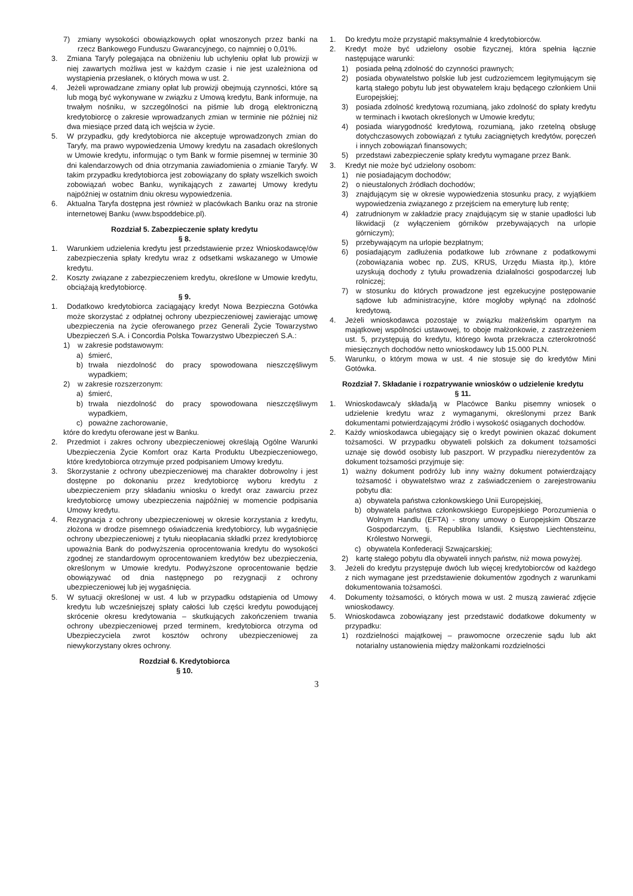7) zmiany wysokości obowiązkowych opłat wnoszonych przez banki na rzecz Bankowego Funduszu Gwarancyjnego, co najmniej o 0,01%.
3. Zmiana Taryfy polegająca na obniżeniu lub uchyleniu opłat lub prowizji w niej zawartych możliwa jest w każdym czasie i nie jest uzależniona od wystąpienia przesłanek, o których mowa w ust. 2.
4. Jeżeli wprowadzane zmiany opłat lub prowizji obejmują czynności, które są lub mogą być wykonywane w związku z Umową kredytu, Bank informuje, na trwałym nośniku, w szczególności na piśmie lub drogą elektroniczną kredytobiorcę o zakresie wprowadzanych zmian w terminie nie później niż dwa miesiące przed datą ich wejścia w życie.
5. W przypadku, gdy kredytobiorca nie akceptuje wprowadzonych zmian do Taryfy, ma prawo wypowiedzenia Umowy kredytu na zasadach określonych w Umowie kredytu, informując o tym Bank w formie pisemnej w terminie 30 dni kalendarzowych od dnia otrzymania zawiadomienia o zmianie Taryfy. W takim przypadku kredytobiorca jest zobowiązany do spłaty wszelkich swoich zobowiązań wobec Banku, wynikających z zawartej Umowy kredytu najpóźniej w ostatnim dniu okresu wypowiedzenia.
6. Aktualna Taryfa dostępna jest również w placówkach Banku oraz na stronie internetowej Banku (www.bspoddebice.pl).
Rozdział 5. Zabezpieczenie spłaty kredytu
§ 8.
1. Warunkiem udzielenia kredytu jest przedstawienie przez Wnioskodawcę/ów zabezpieczenia spłaty kredytu wraz z odsetkami wskazanego w Umowie kredytu.
2. Koszty związane z zabezpieczeniem kredytu, określone w Umowie kredytu, obciążają kredytobiorcę.
§ 9.
1. Dodatkowo kredytobiorca zaciągający kredyt Nowa Bezpieczna Gotówka może skorzystać z odpłatnej ochrony ubezpieczeniowej zawierając umowę ubezpieczenia na życie oferowanego przez Generali Życie Towarzystwo Ubezpieczeń S.A. i Concordia Polska Towarzystwo Ubezpieczeń S.A.:
1) w zakresie podstawowym:
a) śmierć,
b) trwała niezdolność do pracy spowodowana nieszczęśliwym wypadkiem;
2) w zakresie rozszerzonym:
a) śmierć,
b) trwała niezdolność do pracy spowodowana nieszczęśliwym wypadkiem,
c) poważne zachorowanie,
które do kredytu oferowane jest w Banku.
2. Przedmiot i zakres ochrony ubezpieczeniowej określają Ogólne Warunki Ubezpieczenia Życie Komfort oraz Karta Produktu Ubezpieczeniowego, które kredytobiorca otrzymuje przed podpisaniem Umowy kredytu.
3. Skorzystanie z ochrony ubezpieczeniowej ma charakter dobrowolny i jest dostępne po dokonaniu przez kredytobiorcę wyboru kredytu z ubezpieczeniem przy składaniu wniosku o kredyt oraz zawarciu przez kredytobiorcę umowy ubezpieczenia najpóźniej w momencie podpisania Umowy kredytu.
4. Rezygnacja z ochrony ubezpieczeniowej w okresie korzystania z kredytu, złożona w drodze pisemnego oświadczenia kredytobiorcy, lub wygaśnięcie ochrony ubezpieczeniowej z tytułu nieopłacania składki przez kredytobiorcę upoważnia Bank do podwyższenia oprocentowania kredytu do wysokości zgodnej ze standardowym oprocentowaniem kredytów bez ubezpieczenia, określonym w Umowie kredytu. Podwyższone oprocentowanie będzie obowiązywać od dnia następnego po rezygnacji z ochrony ubezpieczeniowej lub jej wygaśnięcia.
5. W sytuacji określonej w ust. 4 lub w przypadku odstąpienia od Umowy kredytu lub wcześniejszej spłaty całości lub części kredytu powodującej skrócenie okresu kredytowania – skutkujących zakończeniem trwania ochrony ubezpieczeniowej przed terminem, kredytobiorca otrzyma od Ubezpieczyciela zwrot kosztów ochrony ubezpieczeniowej za niewykorzystany okres ochrony.
Rozdział 6. Kredytobiorca
§ 10.
1. Do kredytu może przystąpić maksymalnie 4 kredytobiorców.
2. Kredyt może być udzielony osobie fizycznej, która spełnia łącznie następujące warunki:
1) posiada pełną zdolność do czynności prawnych;
2) posiada obywatelstwo polskie lub jest cudzoziemcem legitymującym się kartą stałego pobytu lub jest obywatelem kraju będącego członkiem Unii Europejskiej;
3) posiada zdolność kredytową rozumianą, jako zdolność do spłaty kredytu w terminach i kwotach określonych w Umowie kredytu;
4) posiada wiarygodność kredytową, rozumianą, jako rzetelną obsługę dotychczasowych zobowiązań z tytułu zaciągniętych kredytów, poręczeń i innych zobowiązań finansowych;
5) przedstawi zabezpieczenie spłaty kredytu wymagane przez Bank.
3. Kredyt nie może być udzielony osobom:
1) nie posiadającym dochodów;
2) o nieustalonych źródłach dochodów;
3) znajdującym się w okresie wypowiedzenia stosunku pracy, z wyjątkiem wypowiedzenia związanego z przejściem na emeryturę lub rentę;
4) zatrudnionym w zakładzie pracy znajdującym się w stanie upadłości lub likwidacji (z wyłączeniem górników przebywających na urlopie górniczym);
5) przebywającym na urlopie bezpłatnym;
6) posiadającym zadłużenia podatkowe lub zrównane z podatkowymi (zobowiązania wobec np. ZUS, KRUS, Urzędu Miasta itp.), które uzyskują dochody z tytułu prowadzenia działalności gospodarczej lub rolniczej;
7) w stosunku do których prowadzone jest egzekucyjne postępowanie sądowe lub administracyjne, które mogłoby wpłynąć na zdolność kredytową.
4. Jeżeli wnioskodawca pozostaje w związku małżeńskim opartym na majątkowej wspólności ustawowej, to oboje małżonkowie, z zastrzeżeniem ust. 5, przystępują do kredytu, którego kwota przekracza czterokrotność miesięcznych dochodów netto wnioskodawcy lub 15.000 PLN.
5. Warunku, o którym mowa w ust. 4 nie stosuje się do kredytów Mini Gotówka.
Rozdział 7. Składanie i rozpatrywanie wniosków o udzielenie kredytu
§ 11.
1. Wnioskodawca/y składa/ją w Placówce Banku pisemny wniosek o udzielenie kredytu wraz z wymaganymi, określonymi przez Bank dokumentami potwierdzającymi źródło i wysokość osiąganych dochodów.
2. Każdy wnioskodawca ubiegający się o kredyt powinien okazać dokument tożsamości. W przypadku obywateli polskich za dokument tożsamości uznaje się dowód osobisty lub paszport. W przypadku nierezydentów za dokument tożsamości przyjmuje się:
1) ważny dokument podróży lub inny ważny dokument potwierdzający tożsamość i obywatelstwo wraz z zaświadczeniem o zarejestrowaniu pobytu dla:
a) obywatela państwa członkowskiego Unii Europejskiej,
b) obywatela państwa członkowskiego Europejskiego Porozumienia o Wolnym Handlu (EFTA) - strony umowy o Europejskim Obszarze Gospodarczym, tj. Republika Islandii, Księstwo Liechtensteinu, Królestwo Norwegii,
c) obywatela Konfederacji Szwajcarskiej;
2) kartę stałego pobytu dla obywateli innych państw, niż mowa powyżej.
3. Jeżeli do kredytu przystępuje dwóch lub więcej kredytobiorców od każdego z nich wymagane jest przedstawienie dokumentów zgodnych z warunkami dokumentowania tożsamości.
4. Dokumenty tożsamości, o których mowa w ust. 2 muszą zawierać zdjęcie wnioskodawcy.
5. Wnioskodawca zobowiązany jest przedstawić dodatkowe dokumenty w przypadku:
1) rozdzielności majątkowej – prawomocne orzeczenie sądu lub akt notarialny ustanowienia między małżonkami rozdzielności
3